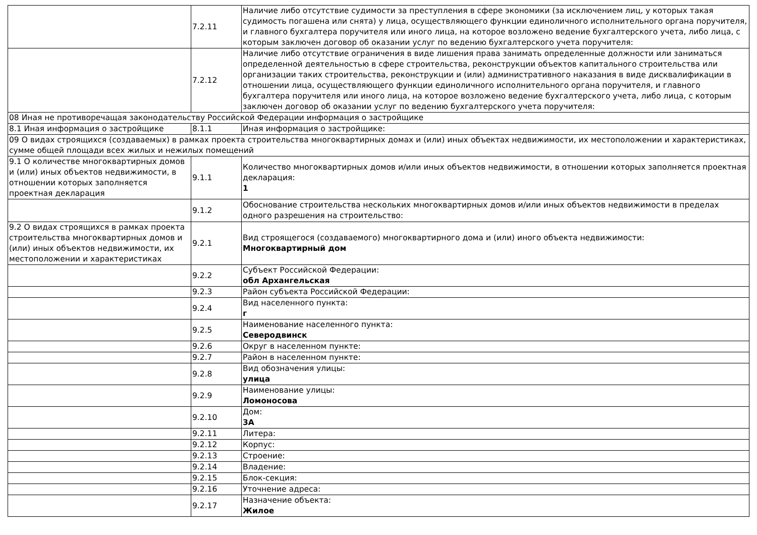| | 7.2.11 | Наличие либо отсутствие судимости за преступления в сфере экономики (за исключением лиц, у которых такая судимость погашена или снята) у лица, осуществляющего функции единоличного исполнительного органа поручителя, и главного бухгалтера поручителя или иного лица, на которое возложено ведение бухгалтерского учета, либо лица, с которым заключен договор об оказании услуг по ведению бухгалтерского учета поручителя: |
| | 7.2.12 | Наличие либо отсутствие ограничения в виде лишения права занимать определенные должности или заниматься определенной деятельностью в сфере строительства, реконструкции объектов капитального строительства или организации таких строительства, реконструкции и (или) административного наказания в виде дисквалификации в отношении лица, осуществляющего функции единоличного исполнительного органа поручителя, и главного бухгалтера поручителя или иного лица, на которое возложено ведение бухгалтерского учета, либо лица, с которым заключен договор об оказании услуг по ведению бухгалтерского учета поручителя: |
| 08 Иная не противоречащая законодательству Российской Федерации информация о застройщике | | |
| 8.1 Иная информация о застройщике | 8.1.1 | Иная информация о застройщике: |
| 09 О видах строящихся (создаваемых) в рамках проекта строительства многоквартирных домах и (или) иных объектах недвижимости, их местоположении и характеристиках, сумме общей площади всех жилых и нежилых помещений | | |
| 9.1 О количестве многоквартирных домов и (или) иных объектов недвижимости, в отношении которых заполняется проектная декларация | 9.1.1 | Количество многоквартирных домов и/или иных объектов недвижимости, в отношении которых заполняется проектная декларация: 1 |
| | 9.1.2 | Обоснование строительства нескольких многоквартирных домов и/или иных объектов недвижимости в пределах одного разрешения на строительство: |
| 9.2 О видах строящихся в рамках проекта строительства многоквартирных домов и (или) иных объектов недвижимости, их местоположении и характеристиках | 9.2.1 | Вид строящегося (создаваемого) многоквартирного дома и (или) иного объекта недвижимости: Многоквартирный дом |
| | 9.2.2 | Субъект Российской Федерации: обл Архангельская |
| | 9.2.3 | Район субъекта Российской Федерации: |
| | 9.2.4 | Вид населенного пункта: г |
| | 9.2.5 | Наименование населенного пункта: Северодвинск |
| | 9.2.6 | Округ в населенном пункте: |
| | 9.2.7 | Район в населенном пункте: |
| | 9.2.8 | Вид обозначения улицы: улица |
| | 9.2.9 | Наименование улицы: Ломоносова |
| | 9.2.10 | Дом: 3А |
| | 9.2.11 | Литера: |
| | 9.2.12 | Корпус: |
| | 9.2.13 | Строение: |
| | 9.2.14 | Владение: |
| | 9.2.15 | Блок-секция: |
| | 9.2.16 | Уточнение адреса: |
| | 9.2.17 | Назначение объекта: Жилое |